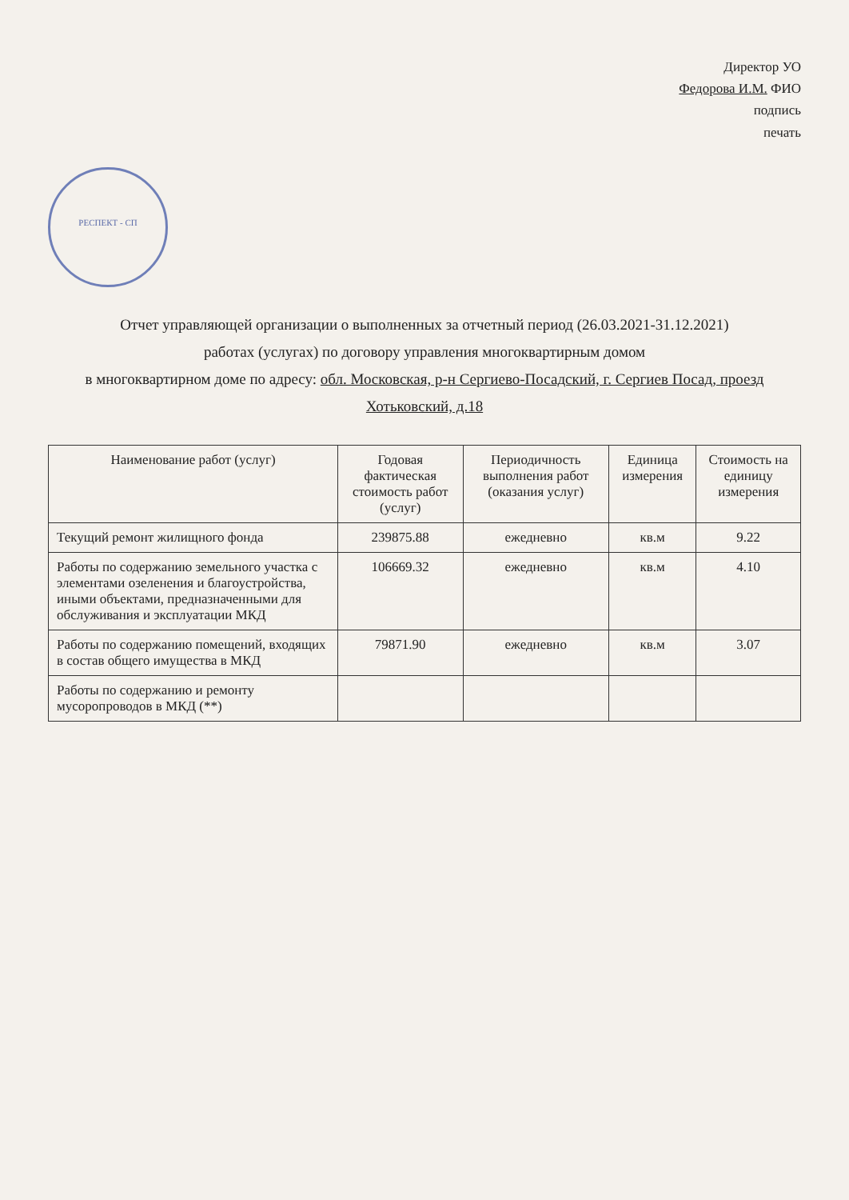Директор УО
Федорова И.М. ФИО
подпись
печать
РЕСПЕКТ - СП
Отчет управляющей организации о выполненных за отчетный период (26.03.2021-31.12.2021)
работах (услугах) по договору управления многоквартирным домом
в многоквартирном доме по адресу: обл. Московская, р-н Сергиево-Посадский, г. Сергиев Посад, проезд Хотьковский, д.18
| Наименование работ (услуг) | Годовая фактическая стоимость работ (услуг) | Периодичность выполнения работ (оказания услуг) | Единица измерения | Стоимость на единицу измерения |
| --- | --- | --- | --- | --- |
| Текущий ремонт жилищного фонда | 239875.88 | ежедневно | кв.м | 9.22 |
| Работы по содержанию земельного участка с элементами озеленения и благоустройства, иными объектами, предназначенными для обслуживания и эксплуатации МКД | 106669.32 | ежедневно | кв.м | 4.10 |
| Работы по содержанию помещений, входящих в состав общего имущества в МКД | 79871.90 | ежедневно | кв.м | 3.07 |
| Работы по содержанию и ремонту мусоропроводов в МКД (**) | | | | |